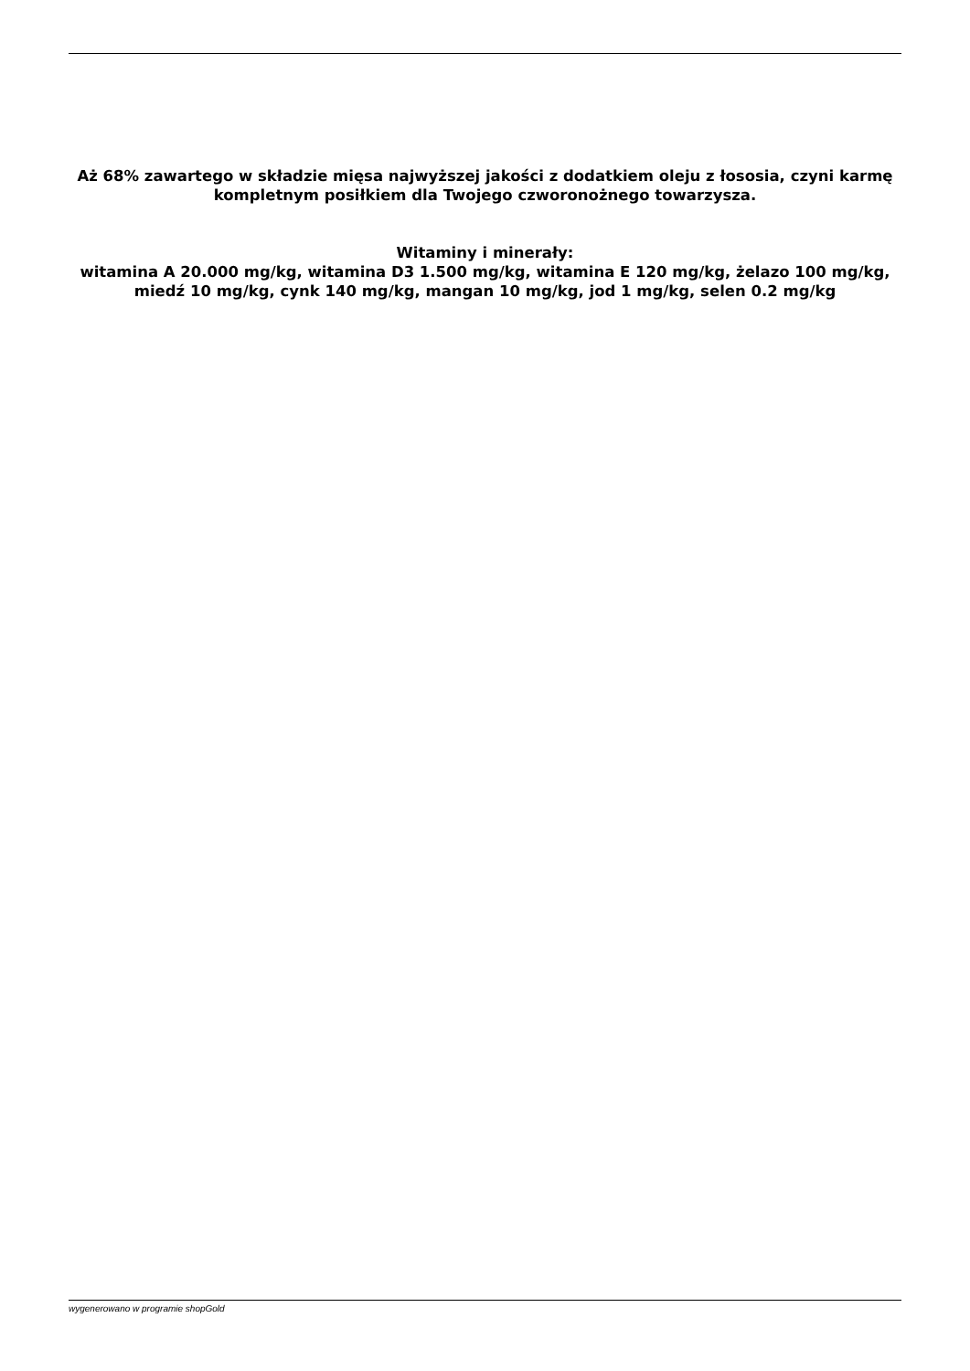Aż 68% zawartego w składzie mięsa najwyższej jakości z dodatkiem oleju z łososia, czyni karmę kompletnym posiłkiem dla Twojego czworonożnego towarzysza.
Witaminy i minerały:
witamina A 20.000 mg/kg, witamina D3 1.500 mg/kg, witamina E 120 mg/kg, żelazo 100 mg/kg, miedź 10 mg/kg, cynk 140 mg/kg, mangan 10 mg/kg, jod 1 mg/kg, selen 0.2 mg/kg
wygenerowano w programie shopGold